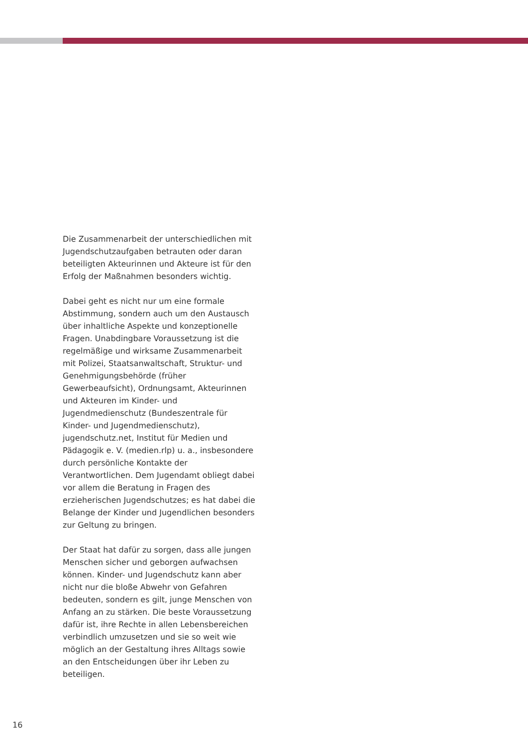Die Zusammenarbeit der unterschiedlichen mit Jugendschutzaufgaben betrauten oder daran beteiligten Akteurinnen und Akteure ist für den Erfolg der Maßnahmen besonders wichtig.
Dabei geht es nicht nur um eine formale Abstimmung, sondern auch um den Austausch über inhaltliche Aspekte und konzeptionelle Fragen. Unabdingbare Voraussetzung ist die regelmäßige und wirksame Zusammenarbeit mit Polizei, Staatsanwaltschaft, Struktur- und Genehmigungsbehörde (früher Gewerbeaufsicht), Ordnungsamt, Akteurinnen und Akteuren im Kinder- und Jugendmedienschutz (Bundeszentrale für Kinder- und Jugendmedienschutz), jugendschutz.net, Institut für Medien und Pädagogik e. V. (medien.rlp) u. a., insbesondere durch persönliche Kontakte der Verantwortlichen. Dem Jugendamt obliegt dabei vor allem die Beratung in Fragen des erzieherischen Jugendschutzes; es hat dabei die Belange der Kinder und Jugendlichen besonders zur Geltung zu bringen.
Der Staat hat dafür zu sorgen, dass alle jungen Menschen sicher und geborgen aufwachsen können. Kinder- und Jugendschutz kann aber nicht nur die bloße Abwehr von Gefahren bedeuten, sondern es gilt, junge Menschen von Anfang an zu stärken. Die beste Voraussetzung dafür ist, ihre Rechte in allen Lebensbereichen verbindlich umzusetzen und sie so weit wie möglich an der Gestaltung ihres Alltags sowie an den Entscheidungen über ihr Leben zu beteiligen.
16